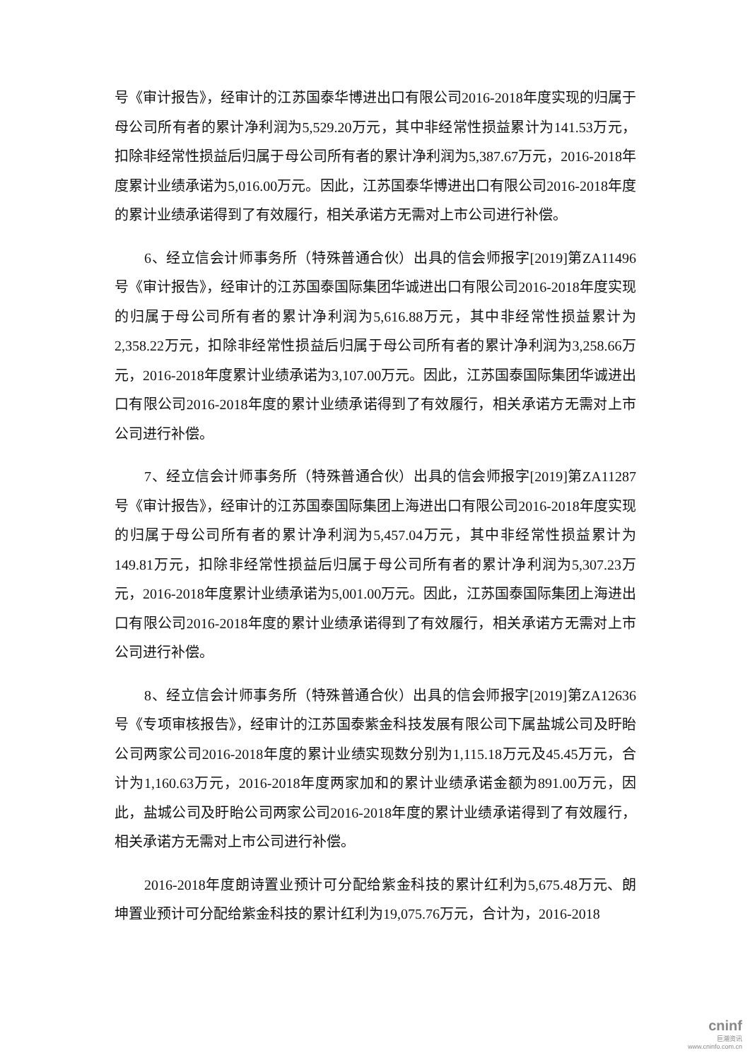号《审计报告》，经审计的江苏国泰华博进出口有限公司2016-2018年度实现的归属于母公司所有者的累计净利润为5,529.20万元，其中非经常性损益累计为141.53万元，扣除非经常性损益后归属于母公司所有者的累计净利润为5,387.67万元，2016-2018年度累计业绩承诺为5,016.00万元。因此，江苏国泰华博进出口有限公司2016-2018年度的累计业绩承诺得到了有效履行，相关承诺方无需对上市公司进行补偿。
6、经立信会计师事务所（特殊普通合伙）出具的信会师报字[2019]第ZA11496号《审计报告》，经审计的江苏国泰国际集团华诚进出口有限公司2016-2018年度实现的归属于母公司所有者的累计净利润为5,616.88万元，其中非经常性损益累计为2,358.22万元，扣除非经常性损益后归属于母公司所有者的累计净利润为3,258.66万元，2016-2018年度累计业绩承诺为3,107.00万元。因此，江苏国泰国际集团华诚进出口有限公司2016-2018年度的累计业绩承诺得到了有效履行，相关承诺方无需对上市公司进行补偿。
7、经立信会计师事务所（特殊普通合伙）出具的信会师报字[2019]第ZA11287号《审计报告》，经审计的江苏国泰国际集团上海进出口有限公司2016-2018年度实现的归属于母公司所有者的累计净利润为5,457.04万元，其中非经常性损益累计为149.81万元，扣除非经常性损益后归属于母公司所有者的累计净利润为5,307.23万元，2016-2018年度累计业绩承诺为5,001.00万元。因此，江苏国泰国际集团上海进出口有限公司2016-2018年度的累计业绩承诺得到了有效履行，相关承诺方无需对上市公司进行补偿。
8、经立信会计师事务所（特殊普通合伙）出具的信会师报字[2019]第ZA12636号《专项审核报告》，经审计的江苏国泰紫金科技发展有限公司下属盐城公司及盱眙公司两家公司2016-2018年度的累计业绩实现数分别为1,115.18万元及45.45万元，合计为1,160.63万元，2016-2018年度两家加和的累计业绩承诺金额为891.00万元，因此，盐城公司及盱眙公司两家公司2016-2018年度的累计业绩承诺得到了有效履行，相关承诺方无需对上市公司进行补偿。
2016-2018年度朗诗置业预计可分配给紫金科技的累计红利为5,675.48万元、朗坤置业预计可分配给紫金科技的累计红利为19,075.76万元，合计为，2016-2018
cninf
巨潮资讯
www.cninfo.com.cn